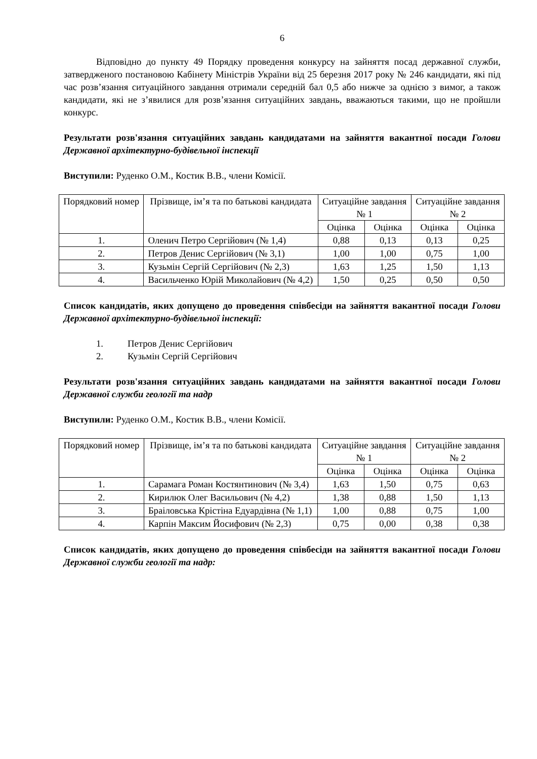6
Відповідно до пункту 49 Порядку проведення конкурсу на зайняття посад державної служби, затвердженого постановою Кабінету Міністрів України від 25 березня 2017 року № 246 кандидати, які під час розв’язання ситуаційного завдання отримали середній бал 0,5 або нижче за однією з вимог, а також кандидати, які не з’явилися для розв’язання ситуаційних завдань, вважаються такими, що не пройшли конкурс.
Результати розв'язання ситуаційних завдань кандидатами на зайняття вакантної посади Голови Державної архітектурно-будівельної інспекції
Виступили: Руденко О.М., Костик В.В., члени Комісії.
| Порядковий номер | Прізвище, ім’я та по батькові кандидата | Ситуаційне завдання № 1 | | Ситуаційне завдання № 2 | |
| | | Оцінка | Оцінка | Оцінка | Оцінка |
| 1. | Оленич Петро Сергійович (№ 1,4) | 0,88 | 0,13 | 0,13 | 0,25 |
| 2. | Петров Денис Сергійович (№ 3,1) | 1,00 | 1,00 | 0,75 | 1,00 |
| 3. | Кузьмін Сергій Сергійович (№ 2,3) | 1,63 | 1,25 | 1,50 | 1,13 |
| 4. | Васильченко Юрій Миколайович (№ 4,2) | 1,50 | 0,25 | 0,50 | 0,50 |
Список кандидатів, яких допущено до проведення співбесіди на зайняття вакантної посади Голови Державної архітектурно-будівельної інспекції:
1. Петров Денис Сергійович
2. Кузьмін Сергій Сергійович
Результати розв'язання ситуаційних завдань кандидатами на зайняття вакантної посади Голови Державної служби геології та надр
Виступили: Руденко О.М., Костик В.В., члени Комісії.
| Порядковий номер | Прізвище, ім’я та по батькові кандидата | Ситуаційне завдання № 1 | | Ситуаційне завдання № 2 | |
| | | Оцінка | Оцінка | Оцінка | Оцінка |
| 1. | Сарамага Роман Костянтинович (№ 3,4) | 1,63 | 1,50 | 0,75 | 0,63 |
| 2. | Кирилюк Олег Васильович (№ 4,2) | 1,38 | 0,88 | 1,50 | 1,13 |
| 3. | Браіловська Крістіна Едуардівна (№ 1,1) | 1,00 | 0,88 | 0,75 | 1,00 |
| 4. | Карпін Максим Йосифович (№ 2,3) | 0,75 | 0,00 | 0,38 | 0,38 |
Список кандидатів, яких допущено до проведення співбесіди на зайняття вакантної посади Голови Державної служби геології та надр: